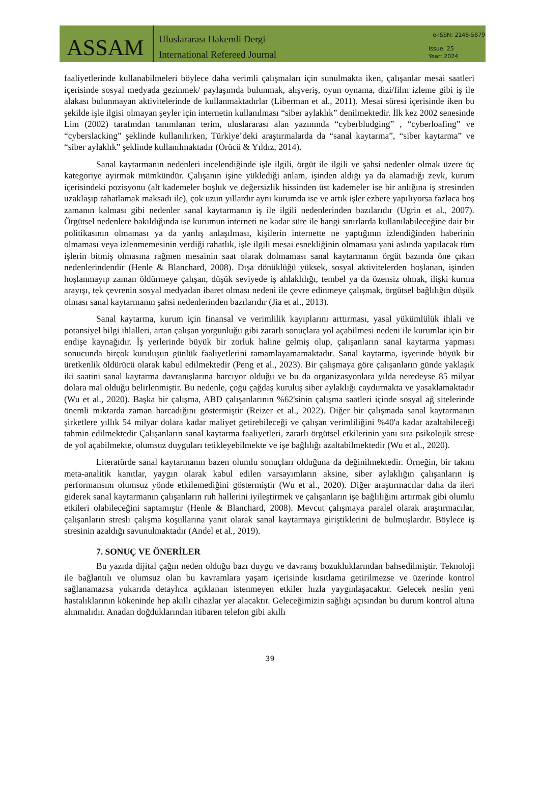ASSAM
Uluslararası Hakemli Dergi
International Refereed Journal
e-ISSN: 2148-5879
Issue: 25
Year: 2024
faaliyetlerinde kullanabilmeleri böylece daha verimli çalışmaları için sunulmakta iken, çalışanlar mesai saatleri içerisinde sosyal medyada gezinmek/ paylaşımda bulunmak, alışveriş, oyun oynama, dizi/film izleme gibi iş ile alakası bulunmayan aktivitelerinde de kullanmaktadırlar (Liberman et al., 2011). Mesai süresi içerisinde iken bu şekilde işle ilgisi olmayan şeyler için internetin kullanılması “siber aylaklık” denilmektedir. İlk kez 2002 senesinde Lim (2002) tarafından tanımlanan terim, uluslararası alan yazınında “cyberbludging” , “cyberloafing” ve “cyberslacking” şeklinde kullanılırken, Türkiye’deki araştırmalarda da “sanal kaytarma”, “siber kaytarma” ve “siber aylaklık” şeklinde kullanılmaktadır (Örücü & Yıldız, 2014).
Sanal kaytarmanın nedenleri incelendiğinde işle ilgili, örgüt ile ilgili ve şahsi nedenler olmak üzere üç kategoriye ayırmak mümkündür. Çalışanın işine yüklediği anlam, işinden aldığı ya da alamadığı zevk, kurum içerisindeki pozisyonu (alt kademeler boşluk ve değersizlik hissinden üst kademeler ise bir anlığına iş stresinden uzaklaşıp rahatlamak maksadı ile), çok uzun yıllardır aynı kurumda ise ve artık işler ezbere yapılıyorsa fazlaca boş zamanın kalması gibi nedenler sanal kaytarmanın iş ile ilgili nedenlerinden bazılarıdır (Ugrin et al., 2007). Örgütsel nedenlere bakıldığında ise kurumun interneti ne kadar süre ile hangi sınırlarda kullanılabileceğine dair bir politikasının olmaması ya da yanlış anlaşılması, kişilerin internette ne yaptığının izlendiğinden haberinin olmaması veya izlenmemesinin verdiği rahatlık, işle ilgili mesai esnekliğinin olmaması yani aslında yapılacak tüm işlerin bitmiş olmasına rağmen mesainin saat olarak dolmaması sanal kaytarmanın örgüt bazında öne çıkan nedenlerindendir (Henle & Blanchard, 2008). Dışa dönüklüğü yüksek, sosyal aktivitelerden hoşlanan, işinden hoşlanmayıp zaman öldürmeye çalışan, düşük seviyede iş ahlaklılığı, tembel ya da özensiz olmak, ilişki kurma arayışı, tek çevrenin sosyal medyadan ibaret olması nedeni ile çevre edinmeye çalışmak, örgütsel bağlılığın düşük olması sanal kaytarmanın şahsi nedenlerinden bazılarıdır (Jia et al., 2013).
Sanal kaytarma, kurum için finansal ve verimlilik kayıplarını arttırması, yasal yükümlülük ihlali ve potansiyel bilgi ihlalleri, artan çalışan yorgunluğu gibi zararlı sonuçlara yol açabilmesi nedeni ile kurumlar için bir endişe kaynağıdır. İş yerlerinde büyük bir zorluk haline gelmiş olup, çalışanların sanal kaytarma yapması sonucunda birçok kuruluşun günlük faaliyetlerini tamamlayamamaktadır. Sanal kaytarma, işyerinde büyük bir üretkenlik öldürücü olarak kabul edilmektedir (Peng et al., 2023). Bir çalışmaya göre çalışanların günde yaklaşık iki saatini sanal kaytarma davranışlarına harcıyor olduğu ve bu da organizasyonlara yılda neredeyse 85 milyar dolara mal olduğu belirlenmiştir. Bu nedenle, çoğu çağdaş kuruluş siber aylaklığı caydırmakta ve yasaklamaktadır (Wu et al., 2020). Başka bir çalışma, ABD çalışanlarının %62'sinin çalışma saatleri içinde sosyal ağ sitelerinde önemli miktarda zaman harcadığını göstermiştir (Reizer et al., 2022). Diğer bir çalışmada sanal kaytarmanın şirketlere yıllık 54 milyar dolara kadar maliyet getirebileceği ve çalışan verimliliğini %40'a kadar azaltabileceği tahmin edilmektedir Çalışanların sanal kaytarma faaliyetleri, zararlı örgütsel etkilerinin yanı sıra psikolojik strese de yol açabilmekte, olumsuz duyguları tetikleyebilmekte ve işe bağlılığı azaltabilmektedir (Wu et al., 2020).
Literatürde sanal kaytarmanın bazen olumlu sonuçları olduğuna da değinilmektedir. Örneğin, bir takım meta-analitik kanıtlar, yaygın olarak kabul edilen varsayımların aksine, siber aylaklığın çalışanların iş performansını olumsuz yönde etkilemediğini göstermiştir (Wu et al., 2020). Diğer araştırmacılar daha da ileri giderek sanal kaytarmanın çalışanların ruh hallerini iyileştirmek ve çalışanların işe bağlılığını artırmak gibi olumlu etkileri olabileceğini saptamıştır (Henle & Blanchard, 2008). Mevcut çalışmaya paralel olarak araştırmacılar, çalışanların stresli çalışma koşullarına yanıt olarak sanal kaytarmaya giriştiklerini de bulmuşlardır. Böylece iş stresinin azaldığı savunulmaktadır (Andel et al., 2019).
7. SONUÇ VE ÖNERİLER
Bu yazıda dijital çağın neden olduğu bazı duygu ve davranış bozukluklarından bahsedilmiştir. Teknoloji ile bağlantılı ve olumsuz olan bu kavramlara yaşam içerisinde kısıtlama getirilmezse ve üzerinde kontrol sağlanamazsa yukarıda detaylıca açıklanan istenmeyen etkiler hızla yaygınlaşacaktır. Gelecek neslin yeni hastalıklarının kökeninde hep akıllı cihazlar yer alacaktır. Geleceğimizin sağlığı açısından bu durum kontrol altına alınmalıdır. Anadan doğduklarından itibaren telefon gibi akıllı
39